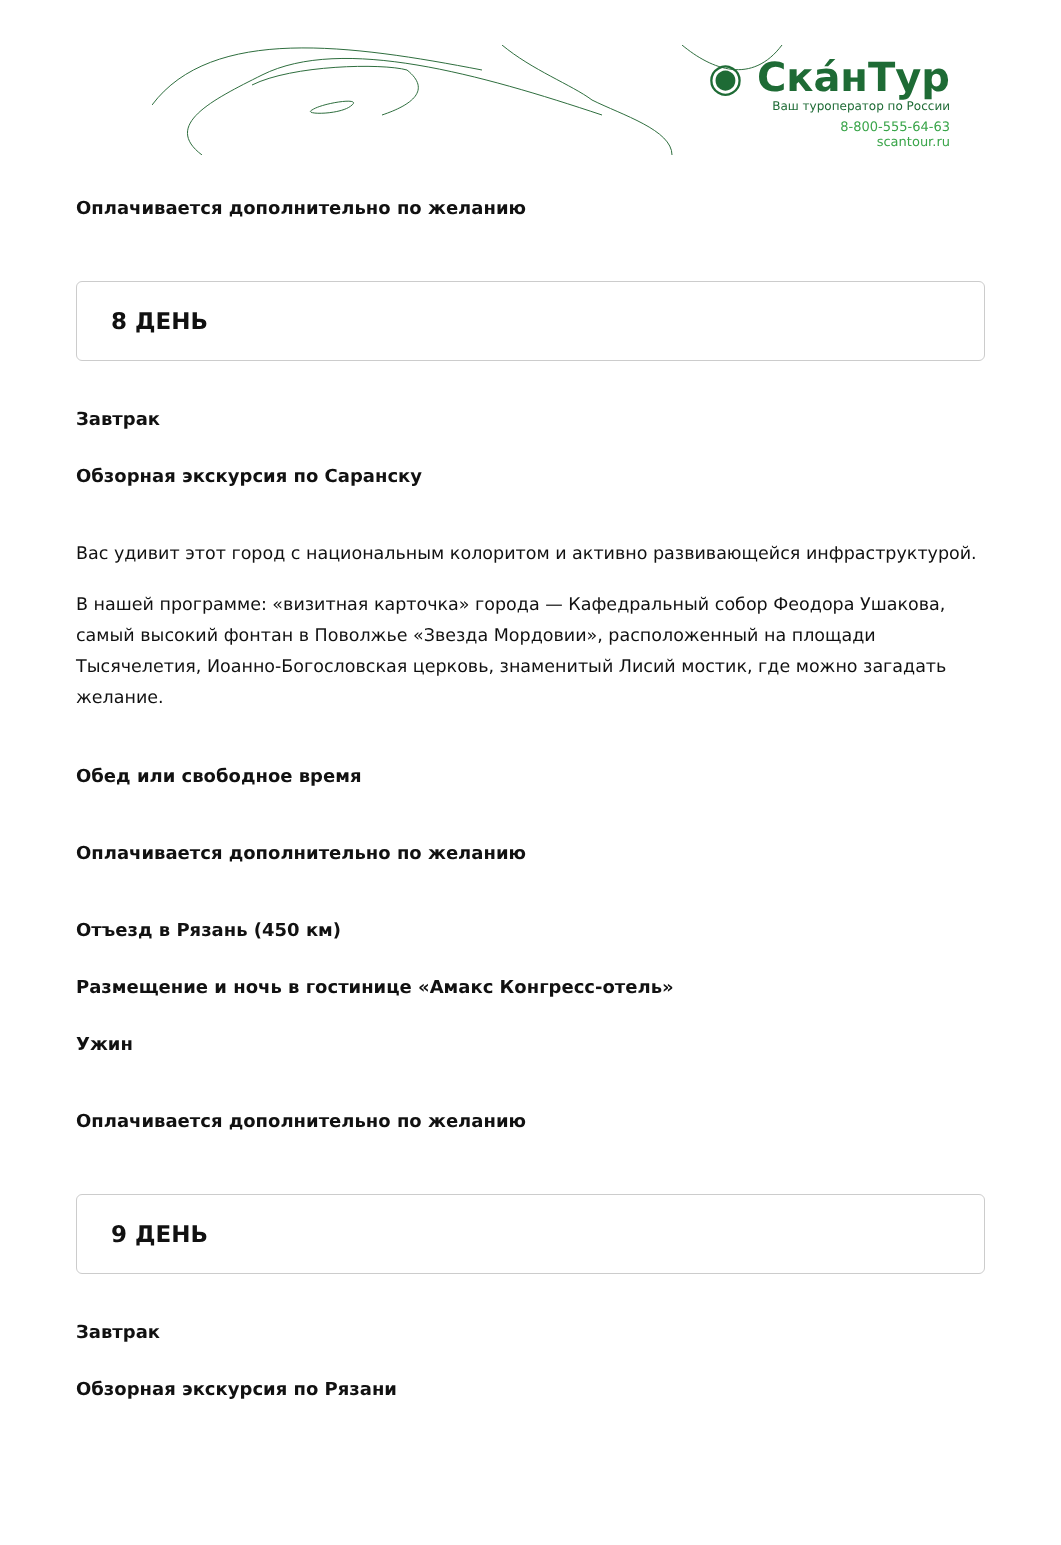◉ СкáнТур
Ваш туроператор по России
8-800-555-64-63
scantour.ru
Оплачивается дополнительно по желанию
8 ДЕНЬ
Завтрак
Обзорная экскурсия по Саранску
Вас удивит этот город с национальным колоритом и активно развивающейся инфраструктурой.
В нашей программе: «визитная карточка» города — Кафедральный собор Феодора Ушакова, самый высокий фонтан в Поволжье «Звезда Мордовии», расположенный на площади Тысячелетия, Иоанно-Богословская церковь, знаменитый Лисий мостик, где можно загадать желание.
Обед или свободное время
Оплачивается дополнительно по желанию
Отъезд в Рязань (450 км)
Размещение и ночь в гостинице «Амакс Конгресс-отель»
Ужин
Оплачивается дополнительно по желанию
9 ДЕНЬ
Завтрак
Обзорная экскурсия по Рязани